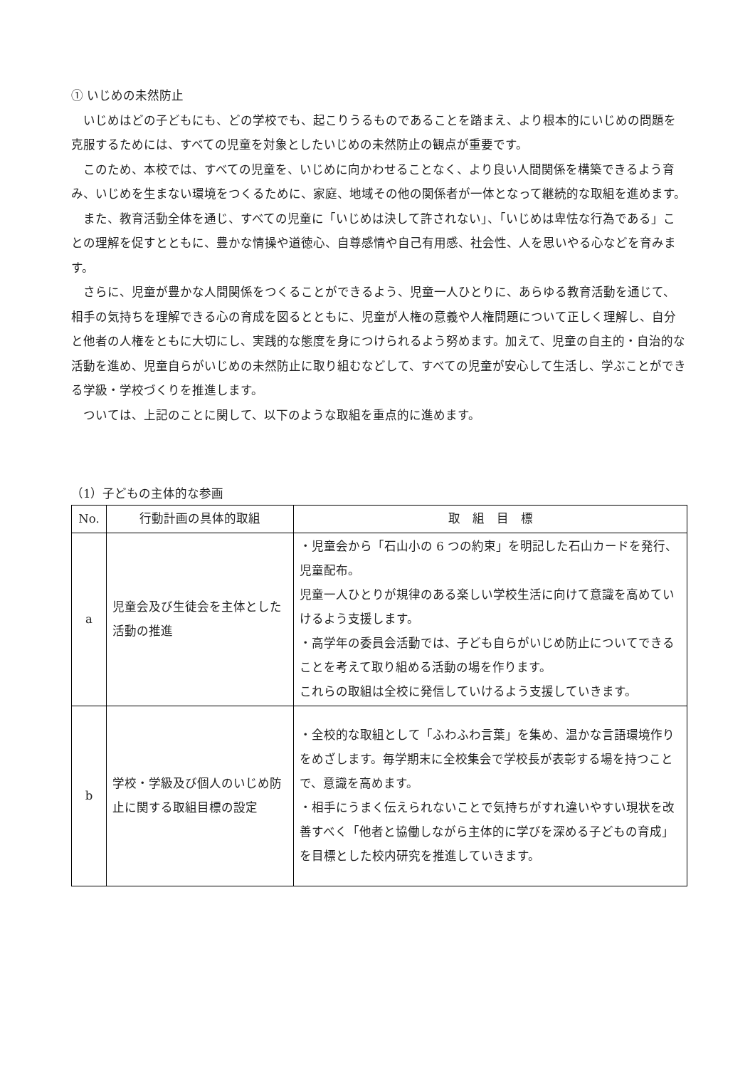① いじめの未然防止
いじめはどの子どもにも、どの学校でも、起こりうるものであることを踏まえ、より根本的にいじめの問題を克服するためには、すべての児童を対象としたいじめの未然防止の観点が重要です。
このため、本校では、すべての児童を、いじめに向かわせることなく、より良い人間関係を構築できるよう育み、いじめを生まない環境をつくるために、家庭、地域その他の関係者が一体となって継続的な取組を進めます。
また、教育活動全体を通じ、すべての児童に「いじめは決して許されない」、「いじめは卑怯な行為である」ことの理解を促すとともに、豊かな情操や道徳心、自尊感情や自己有用感、社会性、人を思いやる心などを育みます。
さらに、児童が豊かな人間関係をつくることができるよう、児童一人ひとりに、あらゆる教育活動を通じて、相手の気持ちを理解できる心の育成を図るとともに、児童が人権の意義や人権問題について正しく理解し、自分と他者の人権をともに大切にし、実践的な態度を身につけられるよう努めます。加えて、児童の自主的・自治的な活動を進め、児童自らがいじめの未然防止に取り組むなどして、すべての児童が安心して生活し、学ぶことができる学級・学校づくりを推進します。
ついては、上記のことに関して、以下のような取組を重点的に進めます。
（1）子どもの主体的な参画
| No. | 行動計画の具体的取組 | 取 組 目 標 |
| --- | --- | --- |
| a | 児童会及び生徒会を主体とした活動の推進 | ・児童会から「石山小の 6 つの約束」を明記した石山カードを発行、児童配布。 児童一人ひとりが規律のある楽しい学校生活に向けて意識を高めていけるよう支援します。 ・高学年の委員会活動では、子ども自らがいじめ防止についてできることを考えて取り組める活動の場を作ります。 これらの取組は全校に発信していけるよう支援していきます。 |
| b | 学校・学級及び個人のいじめ防止に関する取組目標の設定 | ・全校的な取組として「ふわふわ言葉」を集め、温かな言語環境作りをめざします。毎学期末に全校集会で学校長が表彰する場を持つことで、意識を高めます。 ・相手にうまく伝えられないことで気持ちがすれ違いやすい現状を改善すべく「他者と協働しながら主体的に学びを深める子どもの育成」を目標とした校内研究を推進していきます。 |